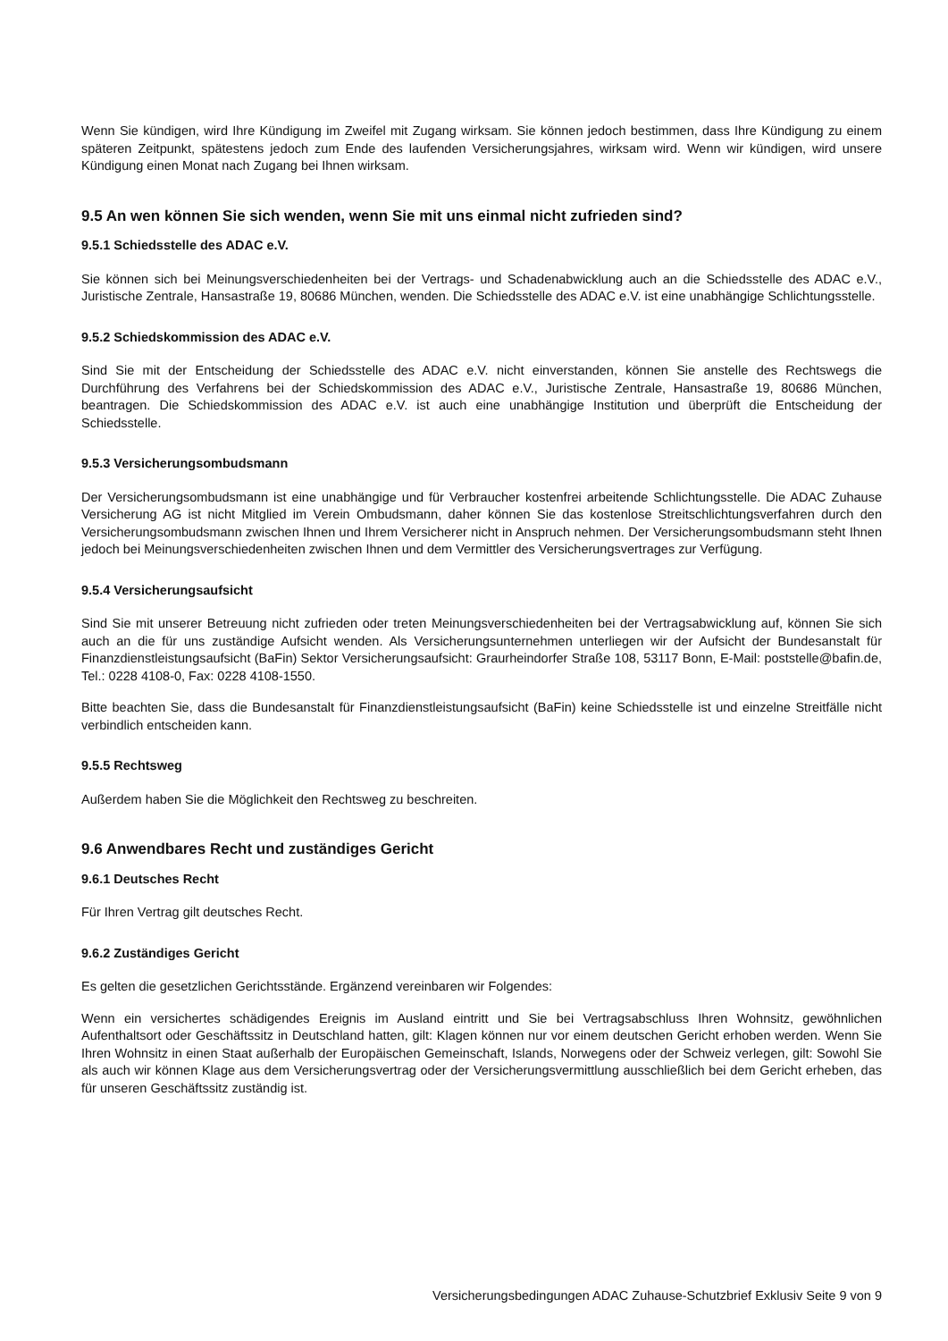Wenn Sie kündigen, wird Ihre Kündigung im Zweifel mit Zugang wirksam. Sie können jedoch bestimmen, dass Ihre Kündigung zu einem späteren Zeitpunkt, spätestens jedoch zum Ende des laufenden Versicherungsjahres, wirksam wird. Wenn wir kündigen, wird unsere Kündigung einen Monat nach Zugang bei Ihnen wirksam.
9.5 An wen können Sie sich wenden, wenn Sie mit uns einmal nicht zufrieden sind?
9.5.1 Schiedsstelle des ADAC e.V.
Sie können sich bei Meinungsverschiedenheiten bei der Vertrags- und Schadenabwicklung auch an die Schiedsstelle des ADAC e.V., Juristische Zentrale, Hansastraße 19, 80686 München, wenden. Die Schiedsstelle des ADAC e.V. ist eine unabhängige Schlichtungsstelle.
9.5.2 Schiedskommission des ADAC e.V.
Sind Sie mit der Entscheidung der Schiedsstelle des ADAC e.V. nicht einverstanden, können Sie anstelle des Rechtswegs die Durchführung des Verfahrens bei der Schiedskommission des ADAC e.V., Juristische Zentrale, Hansastraße 19, 80686 München, beantragen. Die Schiedskommission des ADAC e.V. ist auch eine unabhängige Institution und überprüft die Entscheidung der Schiedsstelle.
9.5.3 Versicherungsombudsmann
Der Versicherungsombudsmann ist eine unabhängige und für Verbraucher kostenfrei arbeitende Schlichtungsstelle. Die ADAC Zuhause Versicherung AG ist nicht Mitglied im Verein Ombudsmann, daher können Sie das kostenlose Streitschlichtungsverfahren durch den Versicherungsombudsmann zwischen Ihnen und Ihrem Versicherer nicht in Anspruch nehmen. Der Versicherungsombudsmann steht Ihnen jedoch bei Meinungsverschiedenheiten zwischen Ihnen und dem Vermittler des Versicherungsvertrages zur Verfügung.
9.5.4 Versicherungsaufsicht
Sind Sie mit unserer Betreuung nicht zufrieden oder treten Meinungsverschiedenheiten bei der Vertragsabwicklung auf, können Sie sich auch an die für uns zuständige Aufsicht wenden. Als Versicherungsunternehmen unterliegen wir der Aufsicht der Bundesanstalt für Finanzdienstleistungsaufsicht (BaFin) Sektor Versicherungsaufsicht: Graurheindorfer Straße 108, 53117 Bonn, E-Mail: poststelle@bafin.de, Tel.: 0228 4108-0, Fax: 0228 4108-1550.
Bitte beachten Sie, dass die Bundesanstalt für Finanzdienstleistungsaufsicht (BaFin) keine Schiedsstelle ist und einzelne Streitfälle nicht verbindlich entscheiden kann.
9.5.5 Rechtsweg
Außerdem haben Sie die Möglichkeit den Rechtsweg zu beschreiten.
9.6 Anwendbares Recht und zuständiges Gericht
9.6.1 Deutsches Recht
Für Ihren Vertrag gilt deutsches Recht.
9.6.2 Zuständiges Gericht
Es gelten die gesetzlichen Gerichtsstände. Ergänzend vereinbaren wir Folgendes:
Wenn ein versichertes schädigendes Ereignis im Ausland eintritt und Sie bei Vertragsabschluss Ihren Wohnsitz, gewöhnlichen Aufenthaltsort oder Geschäftssitz in Deutschland hatten, gilt: Klagen können nur vor einem deutschen Gericht erhoben werden. Wenn Sie Ihren Wohnsitz in einen Staat außerhalb der Europäischen Gemeinschaft, Islands, Norwegens oder der Schweiz verlegen, gilt: Sowohl Sie als auch wir können Klage aus dem Versicherungsvertrag oder der Versicherungsvermittlung ausschließlich bei dem Gericht erheben, das für unseren Geschäftssitz zuständig ist.
Versicherungsbedingungen ADAC Zuhause-Schutzbrief Exklusiv Seite 9 von 9